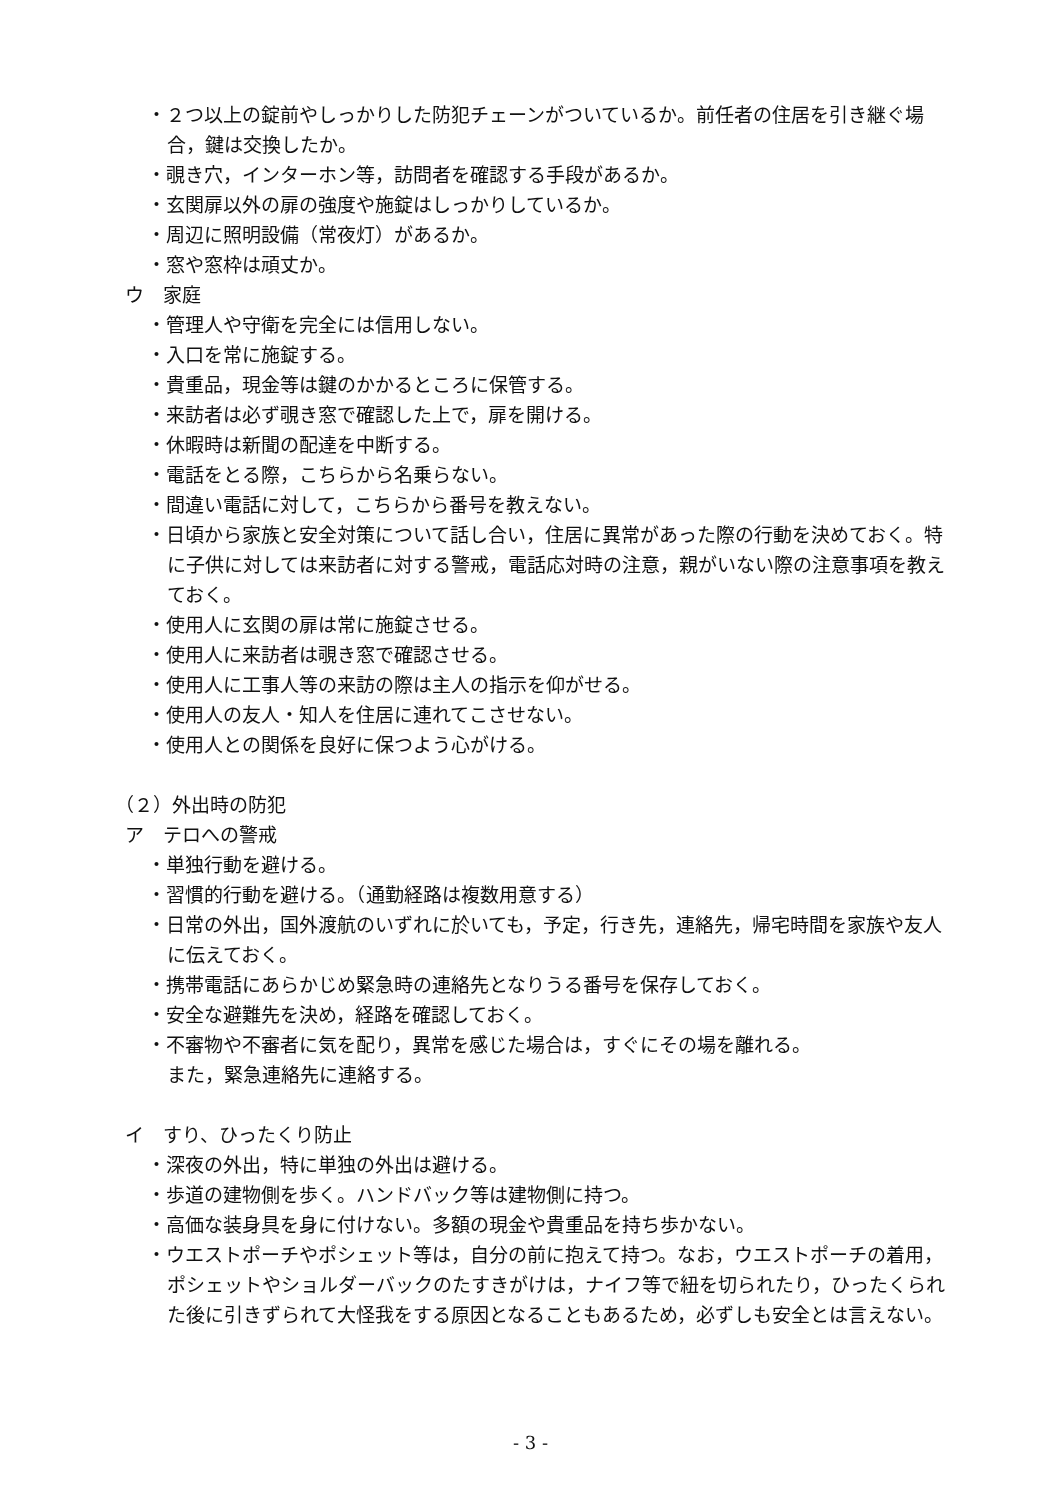・２つ以上の錠前やしっかりした防犯チェーンがついているか。前任者の住居を引き継ぐ場合，鍵は交換したか。
・覗き穴，インターホン等，訪問者を確認する手段があるか。
・玄関扉以外の扉の強度や施錠はしっかりしているか。
・周辺に照明設備（常夜灯）があるか。
・窓や窓枠は頑丈か。
ウ　家庭
・管理人や守衛を完全には信用しない。
・入口を常に施錠する。
・貴重品，現金等は鍵のかかるところに保管する。
・来訪者は必ず覗き窓で確認した上で，扉を開ける。
・休暇時は新聞の配達を中断する。
・電話をとる際，こちらから名乗らない。
・間違い電話に対して，こちらから番号を教えない。
・日頃から家族と安全対策について話し合い，住居に異常があった際の行動を決めておく。特に子供に対しては来訪者に対する警戒，電話応対時の注意，親がいない際の注意事項を教えておく。
・使用人に玄関の扉は常に施錠させる。
・使用人に来訪者は覗き窓で確認させる。
・使用人に工事人等の来訪の際は主人の指示を仰がせる。
・使用人の友人・知人を住居に連れてこさせない。
・使用人との関係を良好に保つよう心がける。
（２）外出時の防犯
ア　テロへの警戒
・単独行動を避ける。
・習慣的行動を避ける。（通勤経路は複数用意する）
・日常の外出，国外渡航のいずれに於いても，予定，行き先，連絡先，帰宅時間を家族や友人に伝えておく。
・携帯電話にあらかじめ緊急時の連絡先となりうる番号を保存しておく。
・安全な避難先を決め，経路を確認しておく。
・不審物や不審者に気を配り，異常を感じた場合は，すぐにその場を離れる。
また，緊急連絡先に連絡する。
イ　すり、ひったくり防止
・深夜の外出，特に単独の外出は避ける。
・歩道の建物側を歩く。ハンドバック等は建物側に持つ。
・高価な装身具を身に付けない。多額の現金や貴重品を持ち歩かない。
・ウエストポーチやポシェット等は，自分の前に抱えて持つ。なお，ウエストポーチの着用，ポシェットやショルダーバックのたすきがけは，ナイフ等で紐を切られたり，ひったくられた後に引きずられて大怪我をする原因となることもあるため，必ずしも安全とは言えない。
- 3 -